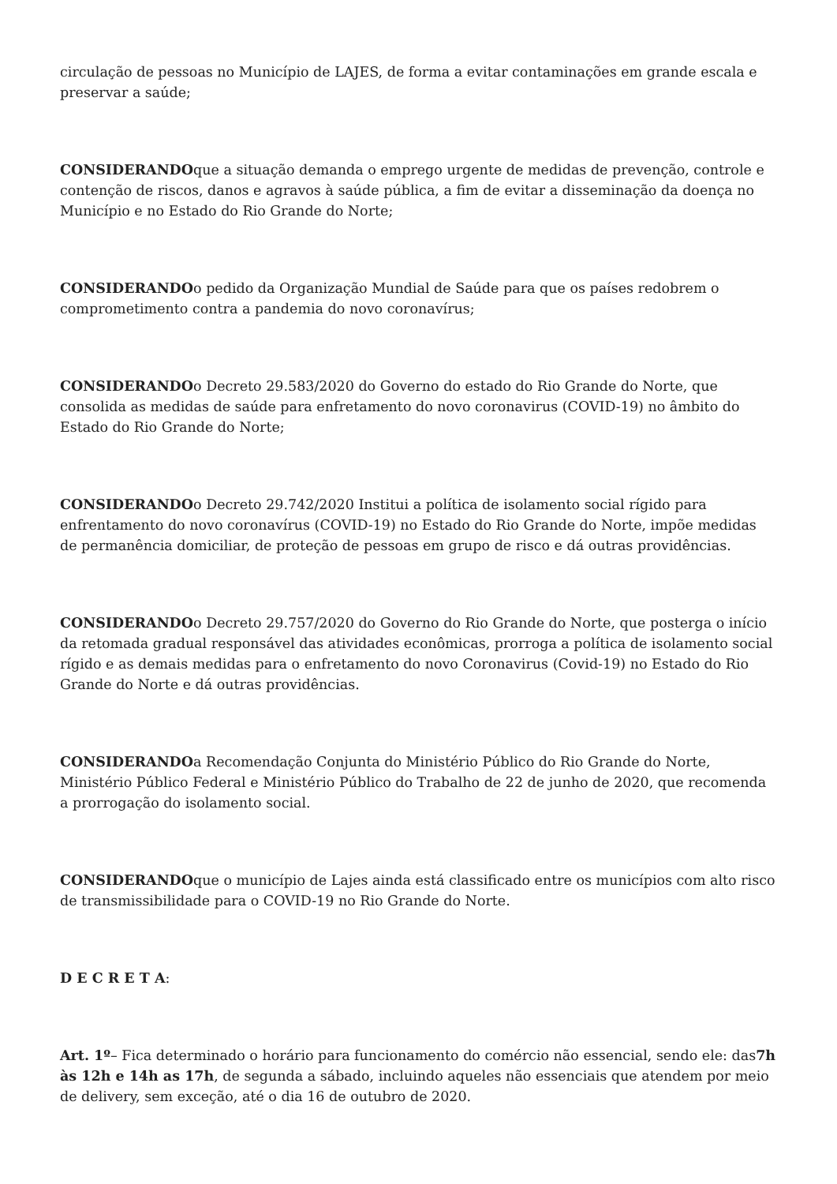circulação de pessoas no Município de LAJES, de forma a evitar contaminações em grande escala e preservar a saúde;
CONSIDERANDOque a situação demanda o emprego urgente de medidas de prevenção, controle e contenção de riscos, danos e agravos à saúde pública, a fim de evitar a disseminação da doença no Município e no Estado do Rio Grande do Norte;
CONSIDERANDOo pedido da Organização Mundial de Saúde para que os países redobrem o comprometimento contra a pandemia do novo coronavírus;
CONSIDERANDOo Decreto 29.583/2020 do Governo do estado do Rio Grande do Norte, que consolida as medidas de saúde para enfretamento do novo coronavirus (COVID-19) no âmbito do Estado do Rio Grande do Norte;
CONSIDERANDOo Decreto 29.742/2020 Institui a política de isolamento social rígido para enfrentamento do novo coronavírus (COVID-19) no Estado do Rio Grande do Norte, impõe medidas de permanência domiciliar, de proteção de pessoas em grupo de risco e dá outras providências.
CONSIDERANDOo Decreto 29.757/2020 do Governo do Rio Grande do Norte, que posterga o início da retomada gradual responsável das atividades econômicas, prorroga a política de isolamento social rígido e as demais medidas para o enfretamento do novo Coronavirus (Covid-19) no Estado do Rio Grande do Norte e dá outras providências.
CONSIDERANDOa Recomendação Conjunta do Ministério Público do Rio Grande do Norte, Ministério Público Federal e Ministério Público do Trabalho de 22 de junho de 2020, que recomenda a prorrogação do isolamento social.
CONSIDERANDOque o município de Lajes ainda está classificado entre os municípios com alto risco de transmissibilidade para o COVID-19 no Rio Grande do Norte.
D E C R E T A:
Art. 1º– Fica determinado o horário para funcionamento do comércio não essencial, sendo ele: das7h às 12h e 14h as 17h, de segunda a sábado, incluindo aqueles não essenciais que atendem por meio de delivery, sem exceção, até o dia 16 de outubro de 2020.